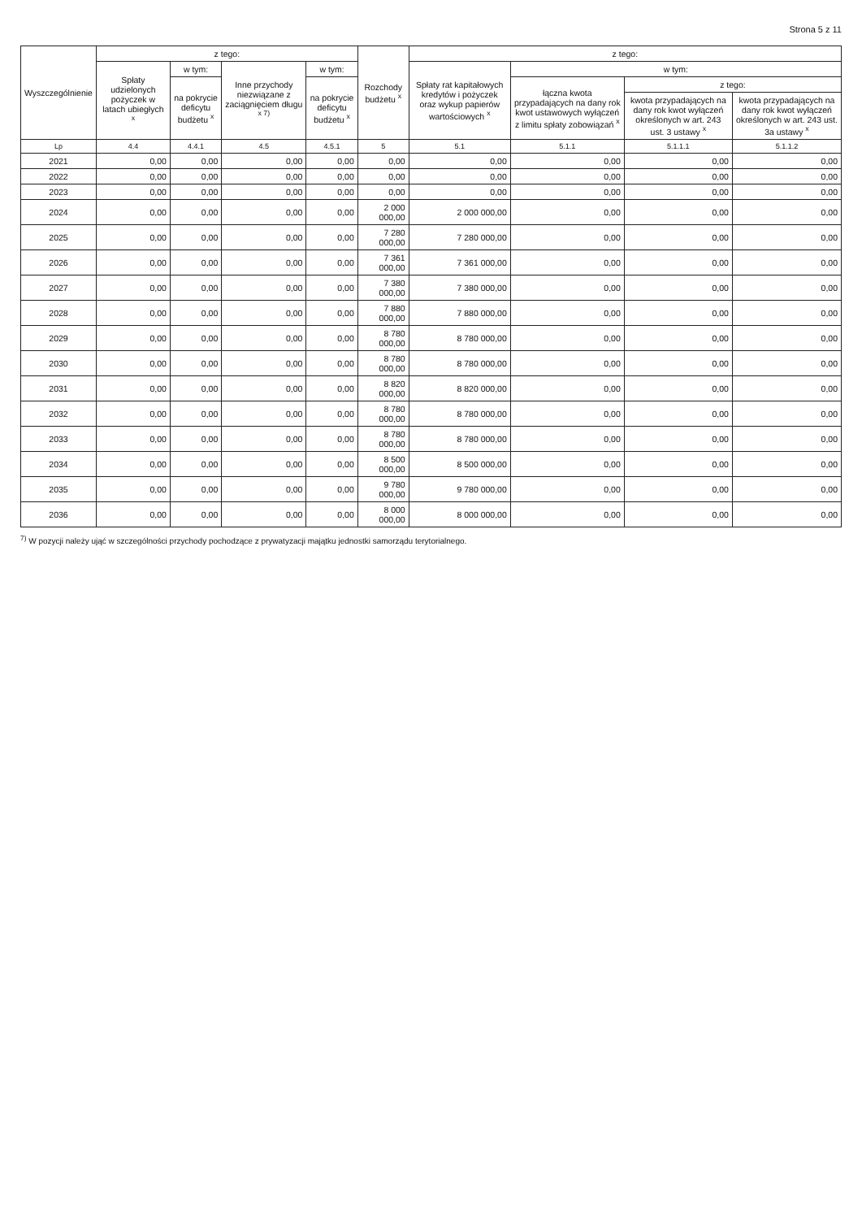Strona 5 z 11
| Wyszczególnienie | z tego: | | | | Rozchody budżetu <sup>x</sup> | z tego: | | | |
| --- | --- | --- | --- | --- | --- | --- | --- | --- | --- |
| | Spłaty udzielonych pożyczek w latach ubiegłych <sup>x</sup> | w tym: | Inne przychody niezwiązane z zaciągnięciem długu <sup>x 7)</sup> | w tym: | | Spłaty rat kapitałowych kredytów i pożyczek oraz wykup papierów wartościowych <sup>x</sup> | w tym: | | |
| | | na pokrycie deficytu budżetu <sup>x</sup> | | na pokrycie deficytu budżetu <sup>x</sup> | | | łączna kwota przypadających na dany rok kwot ustawowych wyłączeń z limitu spłaty zobowiązań <sup>x</sup> | z tego: | |
| | | | | | | | | kwota przypadających na dany rok kwot wyłączeń określonych w art. 243 ust. 3 ustawy <sup>x</sup> | kwota przypadających na dany rok kwot wyłączeń określonych w art. 243 ust. 3a ustawy <sup>x</sup> |
| Lp | 4.4 | 4.4.1 | 4.5 | 4.5.1 | 5 | 5.1 | 5.1.1 | 5.1.1.1 | 5.1.1.2 |
| 2021 | 0,00 | 0,00 | 0,00 | 0,00 | 0,00 | 0,00 | 0,00 | 0,00 | 0,00 |
| 2022 | 0,00 | 0,00 | 0,00 | 0,00 | 0,00 | 0,00 | 0,00 | 0,00 | 0,00 |
| 2023 | 0,00 | 0,00 | 0,00 | 0,00 | 0,00 | 0,00 | 0,00 | 0,00 | 0,00 |
| 2024 | 0,00 | 0,00 | 0,00 | 0,00 | 2 000 000,00 | 2 000 000,00 | 0,00 | 0,00 | 0,00 |
| 2025 | 0,00 | 0,00 | 0,00 | 0,00 | 7 280 000,00 | 7 280 000,00 | 0,00 | 0,00 | 0,00 |
| 2026 | 0,00 | 0,00 | 0,00 | 0,00 | 7 361 000,00 | 7 361 000,00 | 0,00 | 0,00 | 0,00 |
| 2027 | 0,00 | 0,00 | 0,00 | 0,00 | 7 380 000,00 | 7 380 000,00 | 0,00 | 0,00 | 0,00 |
| 2028 | 0,00 | 0,00 | 0,00 | 0,00 | 7 880 000,00 | 7 880 000,00 | 0,00 | 0,00 | 0,00 |
| 2029 | 0,00 | 0,00 | 0,00 | 0,00 | 8 780 000,00 | 8 780 000,00 | 0,00 | 0,00 | 0,00 |
| 2030 | 0,00 | 0,00 | 0,00 | 0,00 | 8 780 000,00 | 8 780 000,00 | 0,00 | 0,00 | 0,00 |
| 2031 | 0,00 | 0,00 | 0,00 | 0,00 | 8 820 000,00 | 8 820 000,00 | 0,00 | 0,00 | 0,00 |
| 2032 | 0,00 | 0,00 | 0,00 | 0,00 | 8 780 000,00 | 8 780 000,00 | 0,00 | 0,00 | 0,00 |
| 2033 | 0,00 | 0,00 | 0,00 | 0,00 | 8 780 000,00 | 8 780 000,00 | 0,00 | 0,00 | 0,00 |
| 2034 | 0,00 | 0,00 | 0,00 | 0,00 | 8 500 000,00 | 8 500 000,00 | 0,00 | 0,00 | 0,00 |
| 2035 | 0,00 | 0,00 | 0,00 | 0,00 | 9 780 000,00 | 9 780 000,00 | 0,00 | 0,00 | 0,00 |
| 2036 | 0,00 | 0,00 | 0,00 | 0,00 | 8 000 000,00 | 8 000 000,00 | 0,00 | 0,00 | 0,00 |
<sup>7)</sup> W pozycji należy ująć w szczególności przychody pochodzące z prywatyzacji majątku jednostki samorządu terytorialnego.